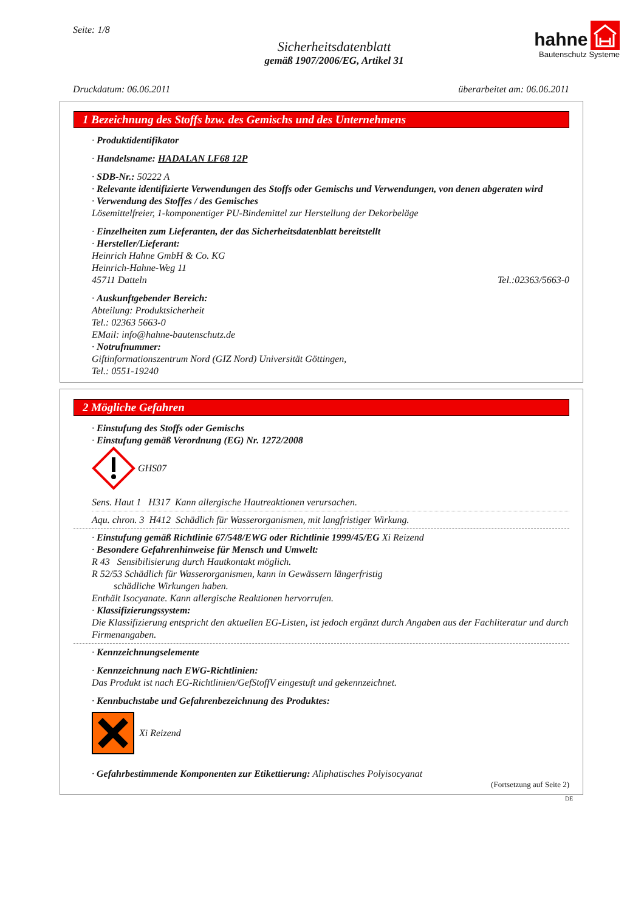Seite: 1/8
Sicherheitsdatenblatt
gemäß 1907/2006/EG, Artikel 31
hahne
Bautenschutz Systeme
Druckdatum: 06.06.2011 überarbeitet am: 06.06.2011
1 Bezeichnung des Stoffs bzw. des Gemischs und des Unternehmens
· Produktidentifikator
· Handelsname: HADALAN LF68 12P
· SDB-Nr.: 50222 A
· Relevante identifizierte Verwendungen des Stoffs oder Gemischs und Verwendungen, von denen abgeraten wird
· Verwendung des Stoffes / des Gemisches
Lösemittelfreier, 1-komponentiger PU-Bindemittel zur Herstellung der Dekorbeläge
· Einzelheiten zum Lieferanten, der das Sicherheitsdatenblatt bereitstellt
· Hersteller/Lieferant:
Heinrich Hahne GmbH & Co. KG
Heinrich-Hahne-Weg 11
45711 Datteln Tel.:02363/5663-0
· Auskunftgebender Bereich:
Abteilung: Produktsicherheit
Tel.: 02363 5663-0
EMail: info@hahne-bautenschutz.de
· Notrufnummer:
Giftinformationszentrum Nord (GIZ Nord) Universität Göttingen,
Tel.: 0551-19240
2 Mögliche Gefahren
· Einstufung des Stoffs oder Gemischs
· Einstufung gemäß Verordnung (EG) Nr. 1272/2008
GHS07
Sens. Haut 1 H317 Kann allergische Hautreaktionen verursachen.
Aqu. chron. 3 H412 Schädlich für Wasserorganismen, mit langfristiger Wirkung.
· Einstufung gemäß Richtlinie 67/548/EWG oder Richtlinie 1999/45/EG Xi Reizend
· Besondere Gefahrenhinweise für Mensch und Umwelt:
R 43 Sensibilisierung durch Hautkontakt möglich.
R 52/53 Schädlich für Wasserorganismen, kann in Gewässern längerfristig
schädliche Wirkungen haben.
Enthält Isocyanate. Kann allergische Reaktionen hervorrufen.
· Klassifizierungssystem:
Die Klassifizierung entspricht den aktuellen EG-Listen, ist jedoch ergänzt durch Angaben aus der Fachliteratur und durch Firmenangaben.
· Kennzeichnungselemente
· Kennzeichnung nach EWG-Richtlinien:
Das Produkt ist nach EG-Richtlinien/GefStoffV eingestuft und gekennzeichnet.
· Kennbuchstabe und Gefahrenbezeichnung des Produktes:
Xi Reizend
· Gefahrbestimmende Komponenten zur Etikettierung: Aliphatisches Polyisocyanat
(Fortsetzung auf Seite 2)
DE